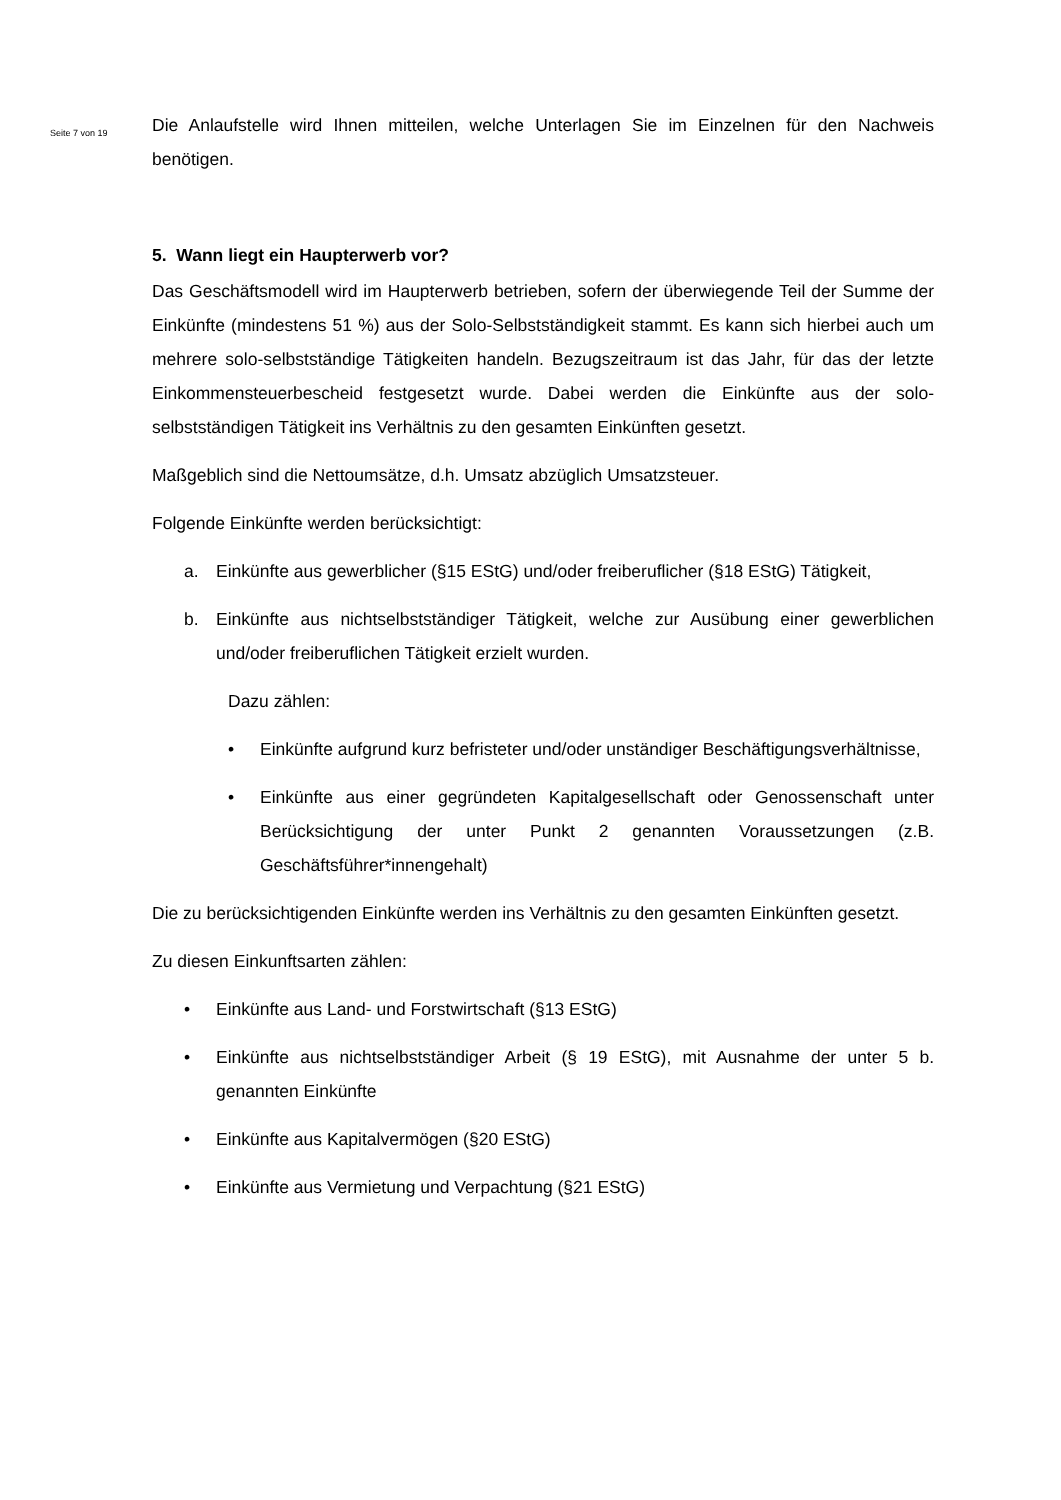Seite 7 von 19
Die Anlaufstelle wird Ihnen mitteilen, welche Unterlagen Sie im Einzelnen für den Nachweis benötigen.
5. Wann liegt ein Haupterwerb vor?
Das Geschäftsmodell wird im Haupterwerb betrieben, sofern der überwiegende Teil der Summe der Einkünfte (mindestens 51 %) aus der Solo-Selbstständigkeit stammt. Es kann sich hierbei auch um mehrere solo-selbstständige Tätigkeiten handeln. Bezugszeitraum ist das Jahr, für das der letzte Einkommensteuerbescheid festgesetzt wurde. Dabei werden die Einkünfte aus der solo-selbstständigen Tätigkeit ins Verhältnis zu den gesamten Einkünften gesetzt.
Maßgeblich sind die Nettoumsätze, d.h. Umsatz abzüglich Umsatzsteuer.
Folgende Einkünfte werden berücksichtigt:
a. Einkünfte aus gewerblicher (§15 EStG) und/oder freiberuflicher (§18 EStG) Tätigkeit,
b. Einkünfte aus nichtselbstständiger Tätigkeit, welche zur Ausübung einer gewerblichen und/oder freiberuflichen Tätigkeit erzielt wurden.
Dazu zählen:
• Einkünfte aufgrund kurz befristeter und/oder unständiger Beschäftigungsverhältnisse,
• Einkünfte aus einer gegründeten Kapitalgesellschaft oder Genossenschaft unter Berücksichtigung der unter Punkt 2 genannten Voraussetzungen (z.B. Geschäftsführer*innengehalt)
Die zu berücksichtigenden Einkünfte werden ins Verhältnis zu den gesamten Einkünften gesetzt.
Zu diesen Einkunftsarten zählen:
• Einkünfte aus Land- und Forstwirtschaft (§13 EStG)
• Einkünfte aus nichtselbstständiger Arbeit (§ 19 EStG), mit Ausnahme der unter 5 b. genannten Einkünfte
• Einkünfte aus Kapitalvermögen (§20 EStG)
• Einkünfte aus Vermietung und Verpachtung (§21 EStG)